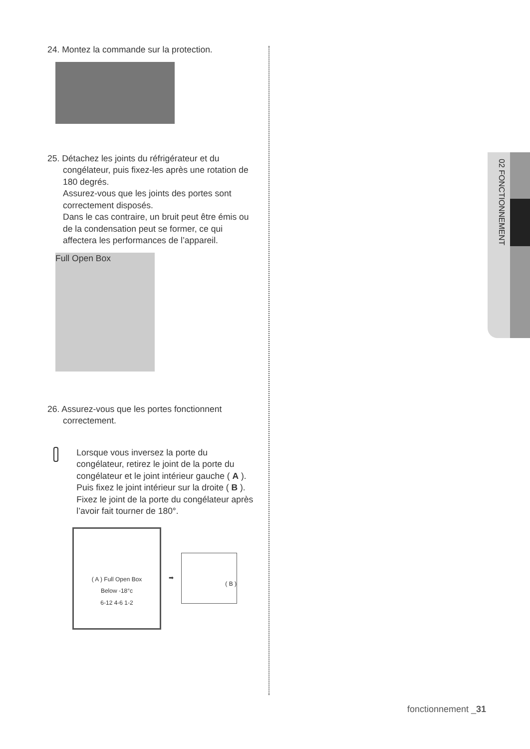24. Montez la commande sur la protection.
25. Détachez les joints du réfrigérateur et du congélateur, puis fixez-les après une rotation de 180 degrés.
Assurez-vous que les joints des portes sont correctement disposés.
Dans le cas contraire, un bruit peut être émis ou de la condensation peut se former, ce qui affectera les performances de l’appareil.
Full Open Box
26. Assurez-vous que les portes fonctionnent correctement.
Lorsque vous inversez la porte du congélateur, retirez le joint de la porte du congélateur et le joint intérieur gauche ( A ). Puis fixez le joint intérieur sur la droite ( B ).
Fixez le joint de la porte du congélateur après l’avoir fait tourner de 180°.
( A ) Full Open Box
Below -18°c
6-12 4-6 1-2
➡
( B )
02 FONCTIONNEMENT
fonctionnement _31